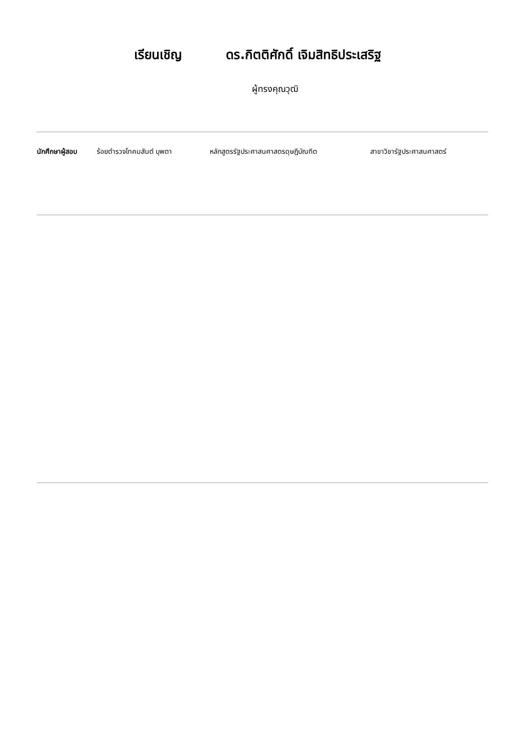เรียนเชิญ ดร.กิตติศักดิ์ เจิมสิทธิประเสริฐ
ผู้ทรงคุณวุฒิ
นักศึกษาผู้สอบ ร้อยตำรวจโทคมสันต์ บุพตา หลักสูตรรัฐประศาสนศาสตรดุษฎีบัณฑิต สาขาวิชารัฐประศาสนศาสตร์